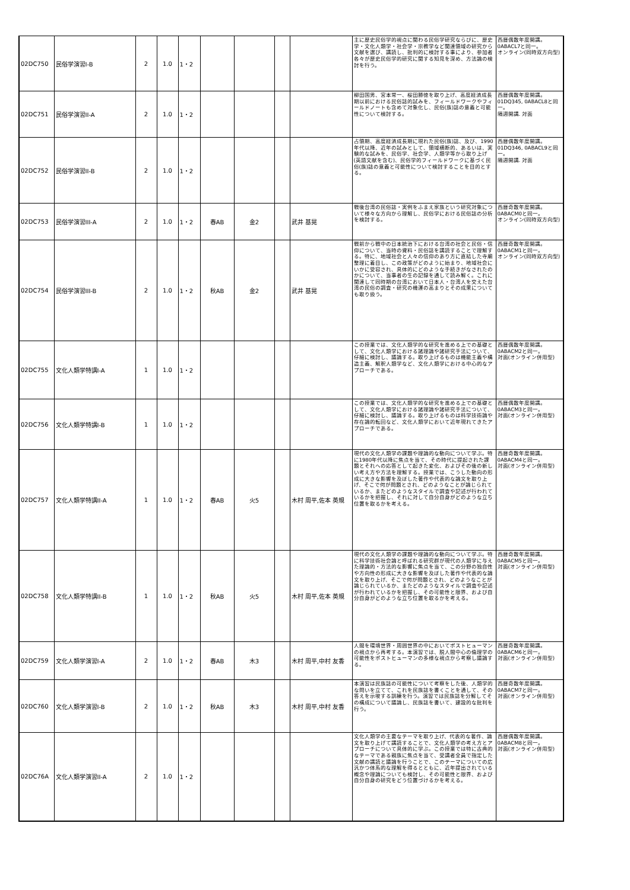| 02DC750 | 民俗学演習I-B | 2 | 1.0 | 1・2 | | | | | 主に歴史民俗学的視点に関わる民俗学研究ならびに、歴史学・文化人類学・社会学・宗教学など関連領域の研究から文献を選び、講読し、批判的に検討する事により、参加者各々が歴史民俗学的研究に関する知見を深め、方法論の検討を行う。 | 西暦偶数年度開講。 0ABACL7と同一。 オンライン(同時双方向型) |
| 02DC751 | 民俗学演習II-A | 2 | 1.0 | 1・2 | | | | | 柳田国男、宮本常一、桜田勝徳を取り上げ、高度経済成長期以前における民俗誌的試みを、フィールドワークやフィールドノートも含めて対象化し、民俗(族)誌の意義と可能性について検討する。 | 西暦偶数年度開講。 01DQ345, 0ABACL8と同一。 隔週開講. 対面 |
| 02DC752 | 民俗学演習II-B | 2 | 1.0 | 1・2 | | | | | 占領期、高度経済成長期に現れた民俗(族)誌、及び、1990年代以降、近年の試みとして、領域横断的、あるいは、実験的な試みを、民俗学、社会学、人類学等から取り上げ(英語文献を含む)、民俗学的フィールドワークに基づく民俗(族)誌の意義と可能性について検討することを目的とする。 | 西暦偶数年度開講。 01DQ346, 0ABACL9と同一。 隔週開講. 対面 |
| 02DC753 | 民俗学演習III-A | 2 | 1.0 | 1・2 | 春AB | 金2 | | 武井 基晃 | 戦後台湾の民俗誌・実例をふまえ家族という研究対象について様々な方向から理解し、民俗学における民俗誌の分析を検討する。 | 西暦奇数年度開講。 0ABACM0と同一。 オンライン(同時双方向型) |
| 02DC754 | 民俗学演習III-B | 2 | 1.0 | 1・2 | 秋AB | 金2 | | 武井 基晃 | 戦前から戦中の日本統治下における台湾の社会と民俗・信仰について、当時の資料・民俗誌を講読することで理解する。特に、地域社会と人々の信仰のあり方に直結した寺廟整理に着目し、この政策がどのように始まり、地域社会にいかに受容され、具体的にどのような手続きがなされたのかについて、当事者の生の記録を通して読み解く。これに関連して同時期の台湾において日本人・台湾人を交えた台湾の民俗の調査・研究の機運の高まりとその成果についても取り扱う。 | 西暦奇数年度開講。 0ABACM1と同一。 オンライン(同時双方向型) |
| 02DC755 | 文化人類学特講I-A | 1 | 1.0 | 1・2 | | | | | この授業では、文化人類学的な研究を進める上での基礎として、文化人類学における諸理論や諸研究手法について、仔細に検討し、議論する。取り上げるものは機能主義や構造主義、解釈人類学など、文化人類学における中心的なアプローチである。 | 西暦偶数年度開講。 0ABACM2と同一。 対面(オンライン併用型) |
| 02DC756 | 文化人類学特講I-B | 1 | 1.0 | 1・2 | | | | | この授業では、文化人類学的な研究を進める上での基礎として、文化人類学における諸理論や諸研究手法について、仔細に検討し、議論する。取り上げるものは科学技術論や存在論的転回など、文化人類学において近年現れてきたアプローチである。 | 西暦偶数年度開講。 0ABACM3と同一。 対面(オンライン併用型) |
| 02DC757 | 文化人類学特講II-A | 1 | 1.0 | 1・2 | 春AB | 火5 | | 木村 周平,佐本 英規 | 現代の文化人類学の課題や理論的な動向について学ぶ。特に1980年代以降に焦点を当て、その時代に提起された課題とそれへの応答として起きた変化、およびその後の新しい考え方や方法を理解する。授業では、こうした動向の形成に大きな影響を及ぼした著作や代表的な論文を取り上げ、そこで何が問題とされ、どのようなことが論じられているか、またどのようなスタイルで調査や記述が行われているかを把握し、それに対して自分自身がどのような立ち位置を取るかを考える。 | 西暦奇数年度開講。 0ABACM4と同一。 対面(オンライン併用型) |
| 02DC758 | 文化人類学特講II-B | 1 | 1.0 | 1・2 | 秋AB | 火5 | | 木村 周平,佐本 英規 | 現代の文化人類学の課題や理論的な動向について学ぶ。特に科学技術社会論と呼ばれる研究群が現代の人類学に与えた理論的・方法的な影響に焦点を当て、この分野の独自性や方向性の形成に大きな影響を及ぼした著作や代表的な論文を取り上げ、そこで何が問題とされ、どのようなことが論じられているか、またどのようなスタイルで調査や記述が行われているかを把握し、その可能性と限界、および自分自身がどのような立ち位置を取るかを考える。 | 西暦奇数年度開講。 0ABACM5と同一。 対面(オンライン併用型) |
| 02DC759 | 文化人類学演習I-A | 2 | 1.0 | 1・2 | 春AB | 木3 | | 木村 周平,中村 友香 | 人間を環境世界・周囲世界の中においてポストヒューマンの視点から再考する。本演習では、脱人間中心の倫理学の可能性をポストヒューマンの多様な視点から考察し議論する。 | 西暦奇数年度開講。 0ABACM6と同一。 対面(オンライン併用型) |
| 02DC760 | 文化人類学演習I-B | 2 | 1.0 | 1・2 | 秋AB | 木3 | | 木村 周平,中村 友香 | 本演習は民族誌の可能性について考察をした後、人類学的な問いを立てて、これを民族誌を書くことを通して、その答えを示唆する訓練を行う。演習では民族誌を分解してその構成について議論し、民族誌を書いて、建設的な批判を行う。 | 西暦奇数年度開講。 0ABACM7と同一。 対面(オンライン併用型) |
| 02DC76A | 文化人類学演習II-A | 2 | 1.0 | 1・2 | | | | | 文化人類学の主要なテーマを取り上げ、代表的な著作、論文を取り上げて講読することで、文化人類学の考え方とアプローチについて具体的に学ぶ。この授業では特に古典的なテーマである親族に焦点を当て、受講者全員で指定した文献の講読と議論を行うことで、このテーマについての広汎かつ体系的な理解を得るとともに、近年提出されている概念や理論についても検討し、その可能性と限界、および自分自身の研究をどう位置づけるかを考える。 | 西暦偶数年度開講。 0ABACM8と同一。 対面(オンライン併用型) |